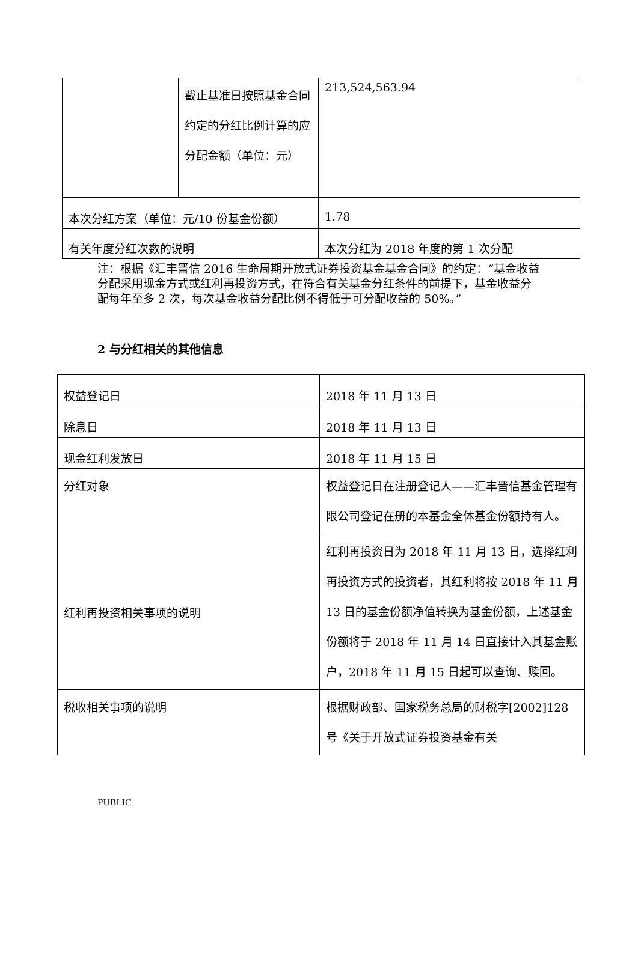| | 截止基准日按照基金合同约定的分红比例计算的应分配金额（单位：元） | 213,524,563.94 |
| 本次分红方案（单位：元/10 份基金份额） | | 1.78 |
| 有关年度分红次数的说明 | | 本次分红为 2018 年度的第 1 次分配 |
注：根据《汇丰晋信 2016 生命周期开放式证券投资基金基金合同》的约定：“基金收益分配采用现金方式或红利再投资方式，在符合有关基金分红条件的前提下，基金收益分配每年至多 2 次，每次基金收益分配比例不得低于可分配收益的 50%。”
2 与分红相关的其他信息
| 权益登记日 | 2018 年 11 月 13 日 |
| 除息日 | 2018 年 11 月 13 日 |
| 现金红利发放日 | 2018 年 11 月 15 日 |
| 分红对象 | 权益登记日在注册登记人——汇丰晋信基金管理有限公司登记在册的本基金全体基金份额持有人。 |
| 红利再投资相关事项的说明 | 红利再投资日为 2018 年 11 月 13 日，选择红利再投资方式的投资者，其红利将按 2018 年 11 月 13 日的基金份额净值转换为基金份额，上述基金份额将于 2018 年 11 月 14 日直接计入其基金账户，2018 年 11 月 15 日起可以查询、赎回。 |
| 税收相关事项的说明 | 根据财政部、国家税务总局的财税字[2002]128 号《关于开放式证券投资基金有关 |
PUBLIC